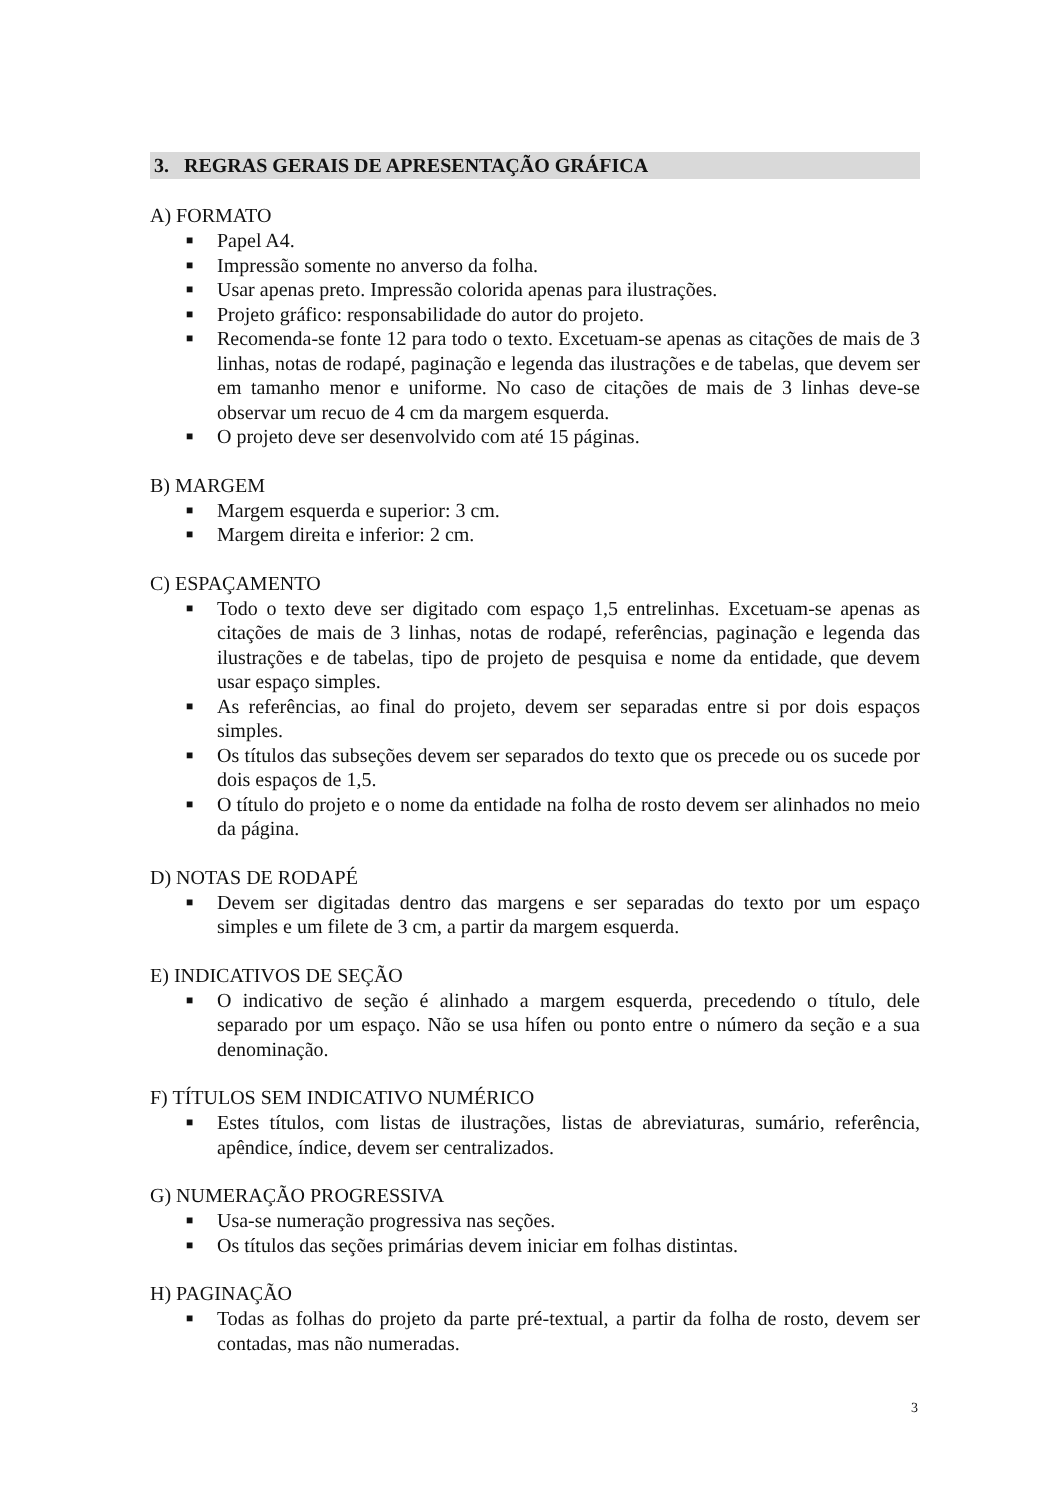3. REGRAS GERAIS DE APRESENTAÇÃO GRÁFICA
A) FORMATO
■ Papel A4.
■ Impressão somente no anverso da folha.
■ Usar apenas preto. Impressão colorida apenas para ilustrações.
■ Projeto gráfico: responsabilidade do autor do projeto.
■ Recomenda-se fonte 12 para todo o texto. Excetuam-se apenas as citações de mais de 3 linhas, notas de rodapé, paginação e legenda das ilustrações e de tabelas, que devem ser em tamanho menor e uniforme. No caso de citações de mais de 3 linhas deve-se observar um recuo de 4 cm da margem esquerda.
■ O projeto deve ser desenvolvido com até 15 páginas.
B) MARGEM
■ Margem esquerda e superior: 3 cm.
■ Margem direita e inferior: 2 cm.
C) ESPAÇAMENTO
■ Todo o texto deve ser digitado com espaço 1,5 entrelinhas. Excetuam-se apenas as citações de mais de 3 linhas, notas de rodapé, referências, paginação e legenda das ilustrações e de tabelas, tipo de projeto de pesquisa e nome da entidade, que devem usar espaço simples.
■ As referências, ao final do projeto, devem ser separadas entre si por dois espaços simples.
■ Os títulos das subseções devem ser separados do texto que os precede ou os sucede por dois espaços de 1,5.
■ O título do projeto e o nome da entidade na folha de rosto devem ser alinhados no meio da página.
D) NOTAS DE RODAPÉ
■ Devem ser digitadas dentro das margens e ser separadas do texto por um espaço simples e um filete de 3 cm, a partir da margem esquerda.
E) INDICATIVOS DE SEÇÃO
■ O indicativo de seção é alinhado a margem esquerda, precedendo o título, dele separado por um espaço. Não se usa hífen ou ponto entre o número da seção e a sua denominação.
F) TÍTULOS SEM INDICATIVO NUMÉRICO
■ Estes títulos, com listas de ilustrações, listas de abreviaturas, sumário, referência, apêndice, índice, devem ser centralizados.
G) NUMERAÇÃO PROGRESSIVA
■ Usa-se numeração progressiva nas seções.
■ Os títulos das seções primárias devem iniciar em folhas distintas.
H) PAGINAÇÃO
■ Todas as folhas do projeto da parte pré-textual, a partir da folha de rosto, devem ser contadas, mas não numeradas.
3